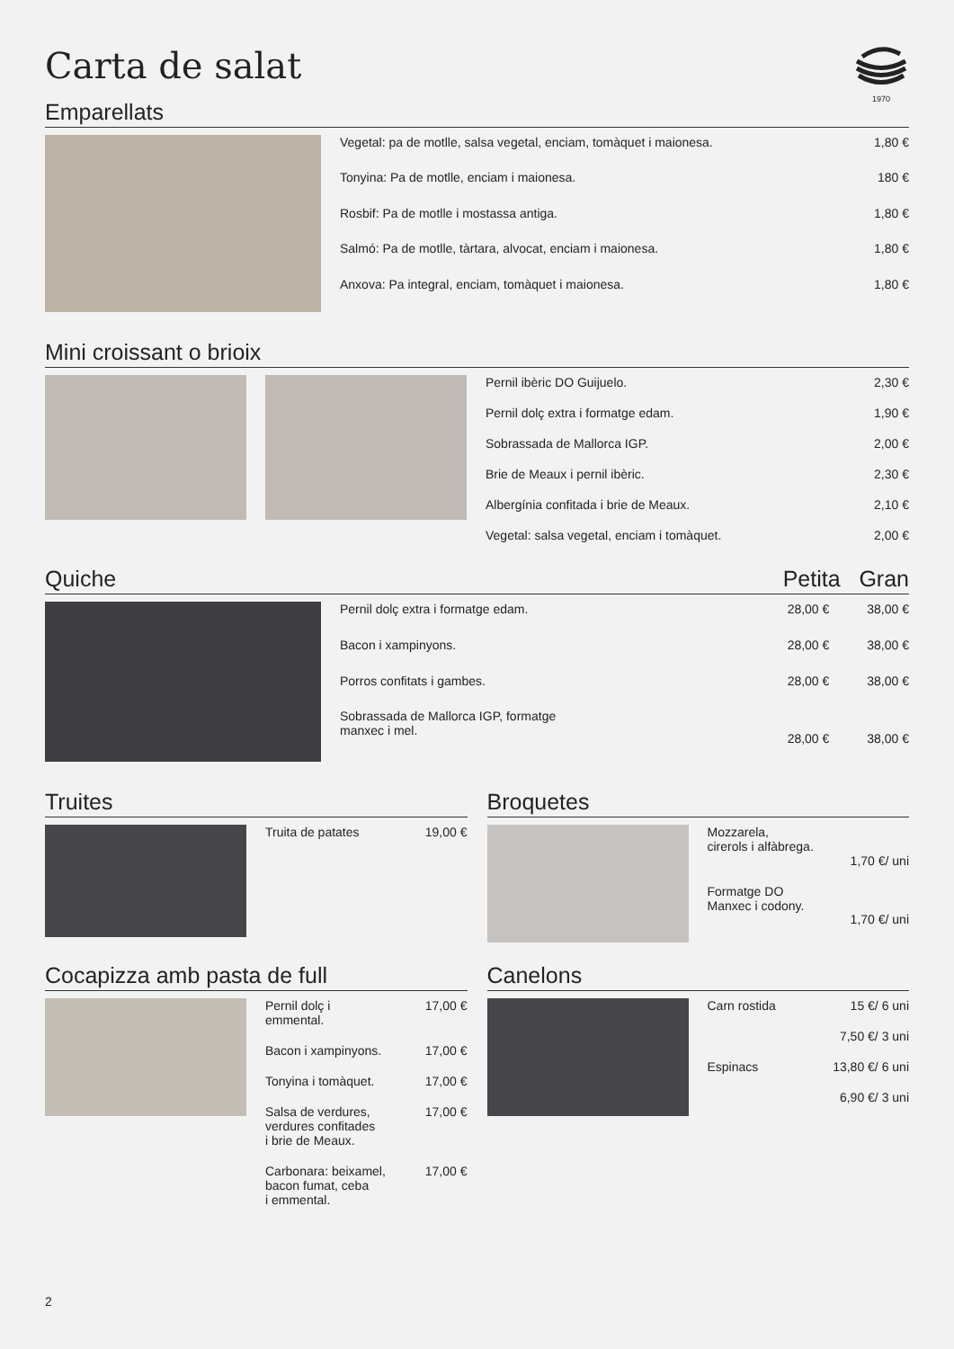1970
Carta de salat
Emparellats
| Vegetal: pa de motlle, salsa vegetal, enciam, tomàquet i maionesa. | 1,80 € |
| Tonyina: Pa de motlle, enciam i maionesa. | 180 € |
| Rosbif: Pa de motlle i mostassa antiga. | 1,80 € |
| Salmó: Pa de motlle, tàrtara, alvocat, enciam i maionesa. | 1,80 € |
| Anxova: Pa integral, enciam, tomàquet i maionesa. | 1,80 € |
Mini croissant o brioix
| Pernil ibèric DO Guijuelo. | 2,30 € |
| Pernil dolç extra i formatge edam. | 1,90 € |
| Sobrassada de Mallorca IGP. | 2,00 € |
| Brie de Meaux i pernil ibèric. | 2,30 € |
| Albergínia confitada i brie de Meaux. | 2,10 € |
| Vegetal: salsa vegetal, enciam i tomàquet. | 2,00 € |
Quiche Petita Gran
| Pernil dolç extra i formatge edam. | 28,00 € | 38,00 € |
| Bacon i xampinyons. | 28,00 € | 38,00 € |
| Porros confitats i gambes. | 28,00 € | 38,00 € |
| Sobrassada de Mallorca IGP, formatge manxec i mel. | 28,00 € | 38,00 € |
Truites
| Truita de patates | 19,00 € |
Broquetes
| Mozzarela, cirerols i alfàbrega. | 1,70 €/ uni |
| Formatge DO Manxec i codony. | 1,70 €/ uni |
Cocapizza amb pasta de full
| Pernil dolç i emmental. | 17,00 € |
| Bacon i xampinyons. | 17,00 € |
| Tonyina i tomàquet. | 17,00 € |
| Salsa de verdures, verdures confitades i brie de Meaux. | 17,00 € |
| Carbonara: beixamel, bacon fumat, ceba i emmental. | 17,00 € |
Canelons
| Carn rostida | 15 €/ 6 uni |
| | 7,50 €/ 3 uni |
| Espinacs | 13,80 €/ 6 uni |
| | 6,90 €/ 3 uni |
2